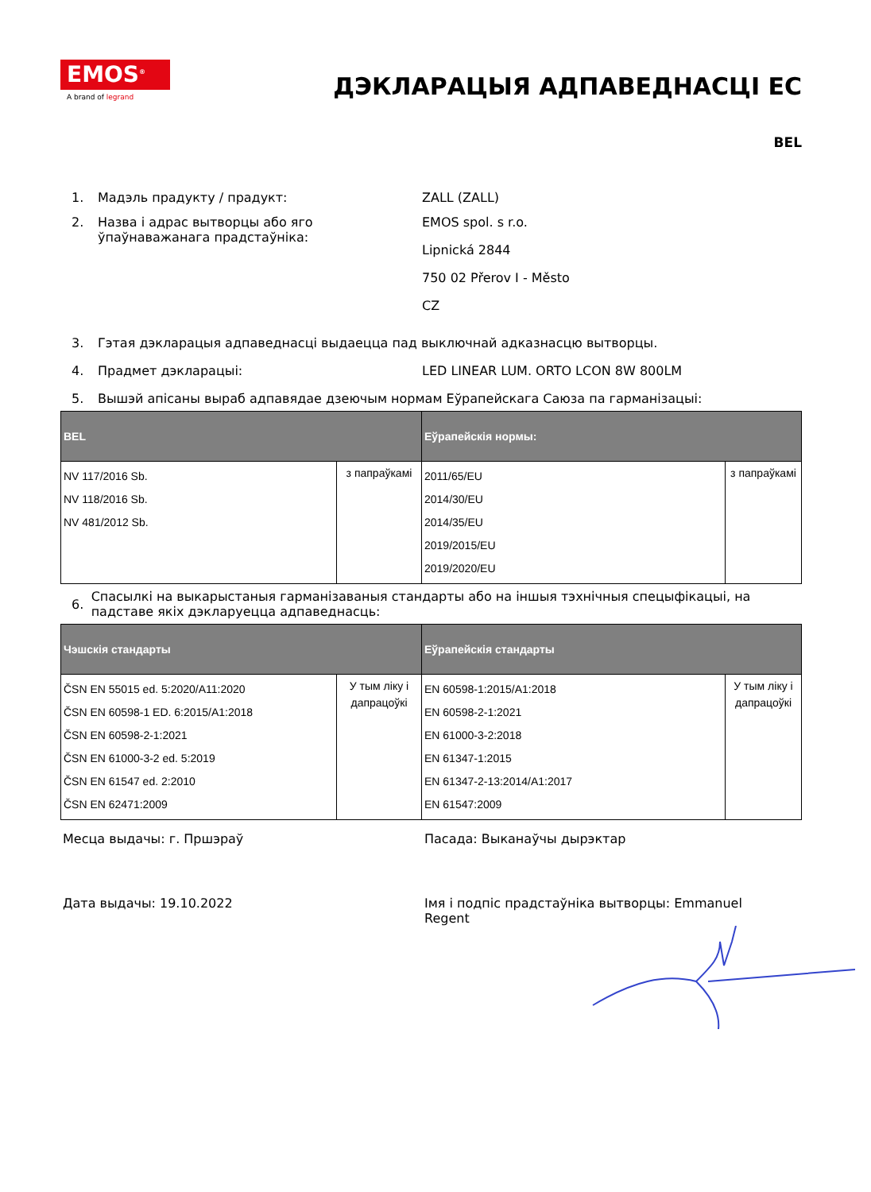EMOS<sup>®</sup>
A brand of legrand
ДЭКЛАРАЦЫЯ АДПАВЕДНАСЦІ ЕС
BEL
1. Мадэль прадукту / прадукт: ZALL (ZALL)
2. Назва і адрас вытворцы або яго ўпаўнаважанага прадстаўніка:
EMOS spol. s r.o.
Lipnická 2844
750 02 Přerov I - Město
CZ
3. Гэтая дэкларацыя адпаведнасці выдаецца пад выключнай адказнасцю вытворцы.
4. Прадмет дэкларацыі: LED LINEAR LUM. ORTO LCON 8W 800LM
5. Вышэй апісаны выраб адпавядае дзеючым нормам Еўрапейскага Саюза па гарманізацыі:
| BEL | | Еўрапейскія нормы: | |
| --- | --- | --- | --- |
| NV 117/2016 Sb. NV 118/2016 Sb. NV 481/2012 Sb. | з папраўкамі | 2011/65/EU 2014/30/EU 2014/35/EU 2019/2015/EU 2019/2020/EU | з папраўкамі |
6. Спасылкі на выкарыстаныя гарманізаваныя стандарты або на іншыя тэхнічныя спецыфікацыі, на падставе якіх дэкларуецца адпаведнасць:
| Чэшскія стандарты | | Еўрапейскія стандарты | |
| --- | --- | --- | --- |
| ČSN EN 55015 ed. 5:2020/A11:2020 ČSN EN 60598-1 ED. 6:2015/A1:2018 ČSN EN 60598-2-1:2021 ČSN EN 61000-3-2 ed. 5:2019 ČSN EN 61547 ed. 2:2010 ČSN EN 62471:2009 | У тым ліку і дапрацоўкі | EN 60598-1:2015/A1:2018 EN 60598-2-1:2021 EN 61000-3-2:2018 EN 61347-1:2015 EN 61347-2-13:2014/A1:2017 EN 61547:2009 | У тым ліку і дапрацоўкі |
Месца выдачы: г. Пршэраў Пасада: Выканаўчы дырэктар
Дата выдачы: 19.10.2022 Імя і подпіс прадстаўніка вытворцы: Emmanuel Regent